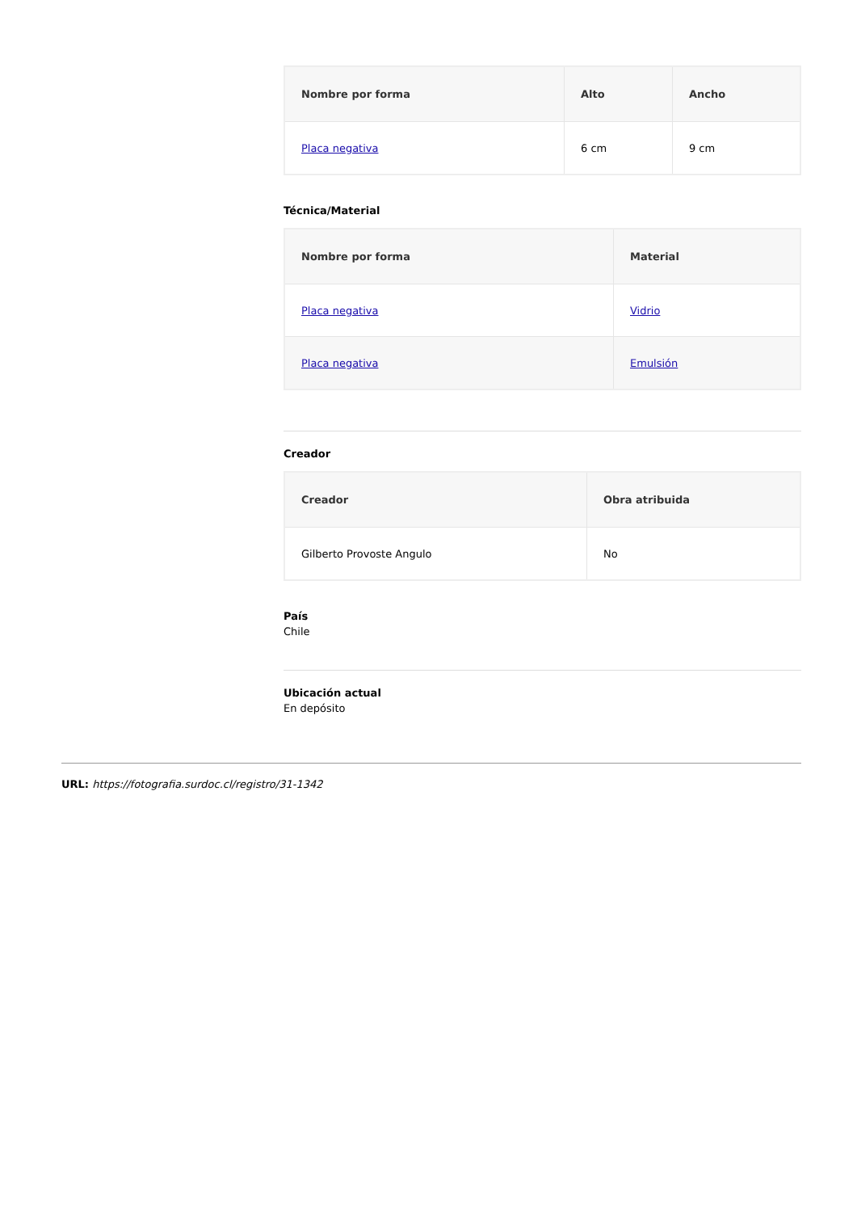| Nombre por forma | Alto | Ancho |
| --- | --- | --- |
| Placa negativa | 6 cm | 9 cm |
Técnica/Material
| Nombre por forma | Material |
| --- | --- |
| Placa negativa | Vidrio |
| Placa negativa | Emulsión |
Creador
| Creador | Obra atribuida |
| --- | --- |
| Gilberto Provoste Angulo | No |
País
Chile
Ubicación actual
En depósito
URL: https://fotografia.surdoc.cl/registro/31-1342